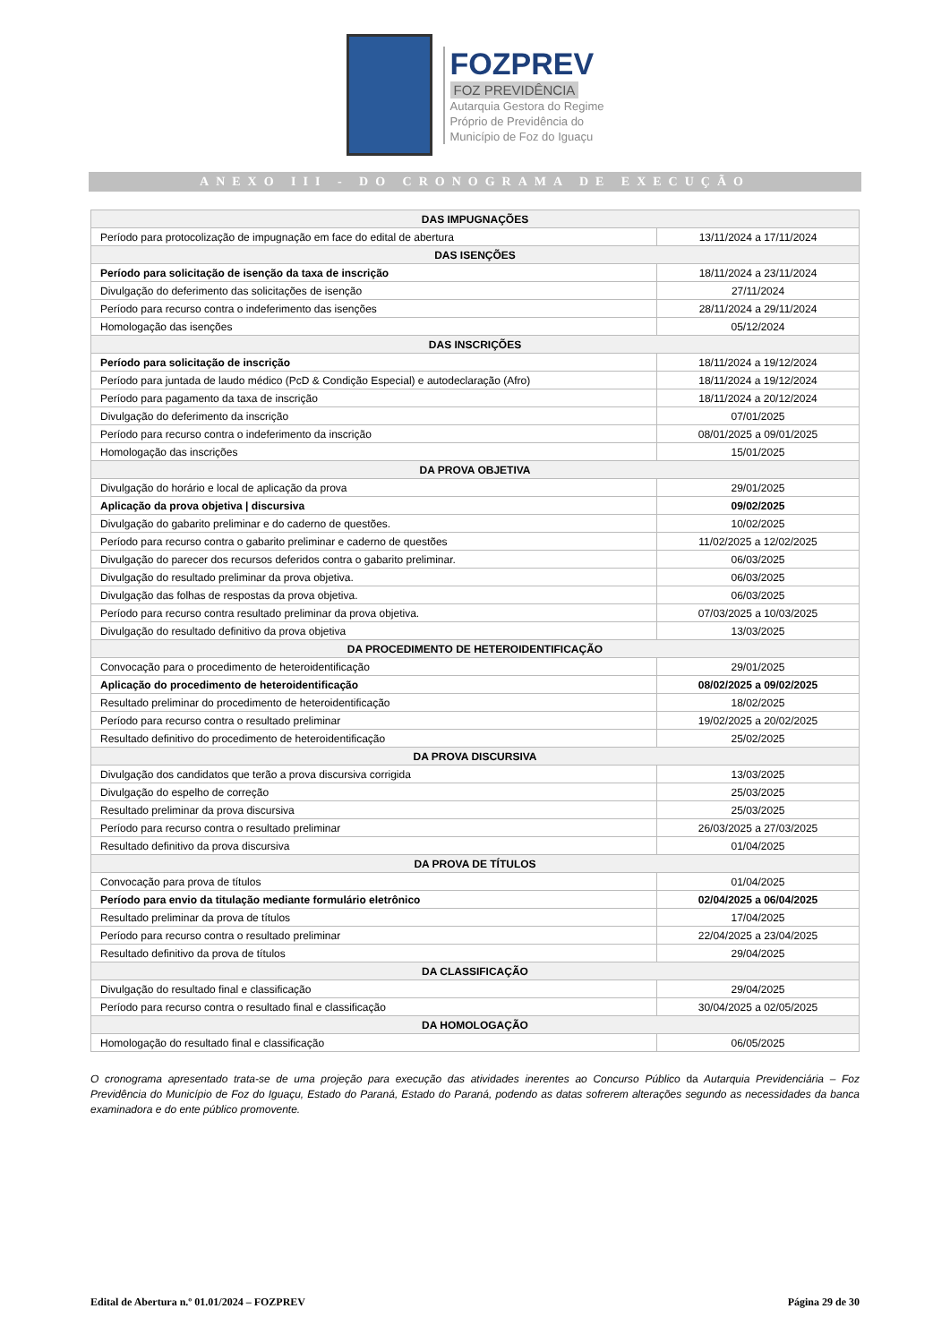FOZPREV
FOZ PREVIDÊNCIA
Autarquia Gestora do Regime
Próprio de Previdência do
Município de Foz do Iguaçu
ANEXO III - DO CRONOGRAMA DE EXECUÇÃO
| DAS IMPUGNAÇÕES | |
| --- | --- |
| Período para protocolização de impugnação em face do edital de abertura | 13/11/2024 a 17/11/2024 |
| DAS ISENÇÕES | |
| Período para solicitação de isenção da taxa de inscrição | 18/11/2024 a 23/11/2024 |
| Divulgação do deferimento das solicitações de isenção | 27/11/2024 |
| Período para recurso contra o indeferimento das isenções | 28/11/2024 a 29/11/2024 |
| Homologação das isenções | 05/12/2024 |
| DAS INSCRIÇÕES | |
| Período para solicitação de inscrição | 18/11/2024 a 19/12/2024 |
| Período para juntada de laudo médico (PcD & Condição Especial) e autodeclaração (Afro) | 18/11/2024 a 19/12/2024 |
| Período para pagamento da taxa de inscrição | 18/11/2024 a 20/12/2024 |
| Divulgação do deferimento da inscrição | 07/01/2025 |
| Período para recurso contra o indeferimento da inscrição | 08/01/2025 a 09/01/2025 |
| Homologação das inscrições | 15/01/2025 |
| DA PROVA OBJETIVA | |
| Divulgação do horário e local de aplicação da prova | 29/01/2025 |
| Aplicação da prova objetiva / discursiva | 09/02/2025 |
| Divulgação do gabarito preliminar e do caderno de questões. | 10/02/2025 |
| Período para recurso contra o gabarito preliminar e caderno de questões | 11/02/2025 a 12/02/2025 |
| Divulgação do parecer dos recursos deferidos contra o gabarito preliminar. | 06/03/2025 |
| Divulgação do resultado preliminar da prova objetiva. | 06/03/2025 |
| Divulgação das folhas de respostas da prova objetiva. | 06/03/2025 |
| Período para recurso contra resultado preliminar da prova objetiva. | 07/03/2025 a 10/03/2025 |
| Divulgação do resultado definitivo da prova objetiva | 13/03/2025 |
| DA PROCEDIMENTO DE HETEROIDENTIFICAÇÃO | |
| Convocação para o procedimento de heteroidentificação | 29/01/2025 |
| Aplicação do procedimento de heteroidentificação | 08/02/2025 a 09/02/2025 |
| Resultado preliminar do procedimento de heteroidentificação | 18/02/2025 |
| Período para recurso contra o resultado preliminar | 19/02/2025 a 20/02/2025 |
| Resultado definitivo do procedimento de heteroidentificação | 25/02/2025 |
| DA PROVA DISCURSIVA | |
| Divulgação dos candidatos que terão a prova discursiva corrigida | 13/03/2025 |
| Divulgação do espelho de correção | 25/03/2025 |
| Resultado preliminar da prova discursiva | 25/03/2025 |
| Período para recurso contra o resultado preliminar | 26/03/2025 a 27/03/2025 |
| Resultado definitivo da prova discursiva | 01/04/2025 |
| DA PROVA DE TÍTULOS | |
| Convocação para prova de títulos | 01/04/2025 |
| Período para envio da titulação mediante formulário eletrônico | 02/04/2025 a 06/04/2025 |
| Resultado preliminar da prova de títulos | 17/04/2025 |
| Período para recurso contra o resultado preliminar | 22/04/2025 a 23/04/2025 |
| Resultado definitivo da prova de títulos | 29/04/2025 |
| DA CLASSIFICAÇÃO | |
| Divulgação do resultado final e classificação | 29/04/2025 |
| Período para recurso contra o resultado final e classificação | 30/04/2025 a 02/05/2025 |
| DA HOMOLOGAÇÃO | |
| Homologação do resultado final e classificação | 06/05/2025 |
O cronograma apresentado trata-se de uma projeção para execução das atividades inerentes ao Concurso Público da Autarquia Previdenciária – Foz Previdência do Município de Foz do Iguaçu, Estado do Paraná, Estado do Paraná, podendo as datas sofrerem alterações segundo as necessidades da banca examinadora e do ente público promovente.
Edital de Abertura n.º 01.01/2024 – FOZPREV Página 29 de 30